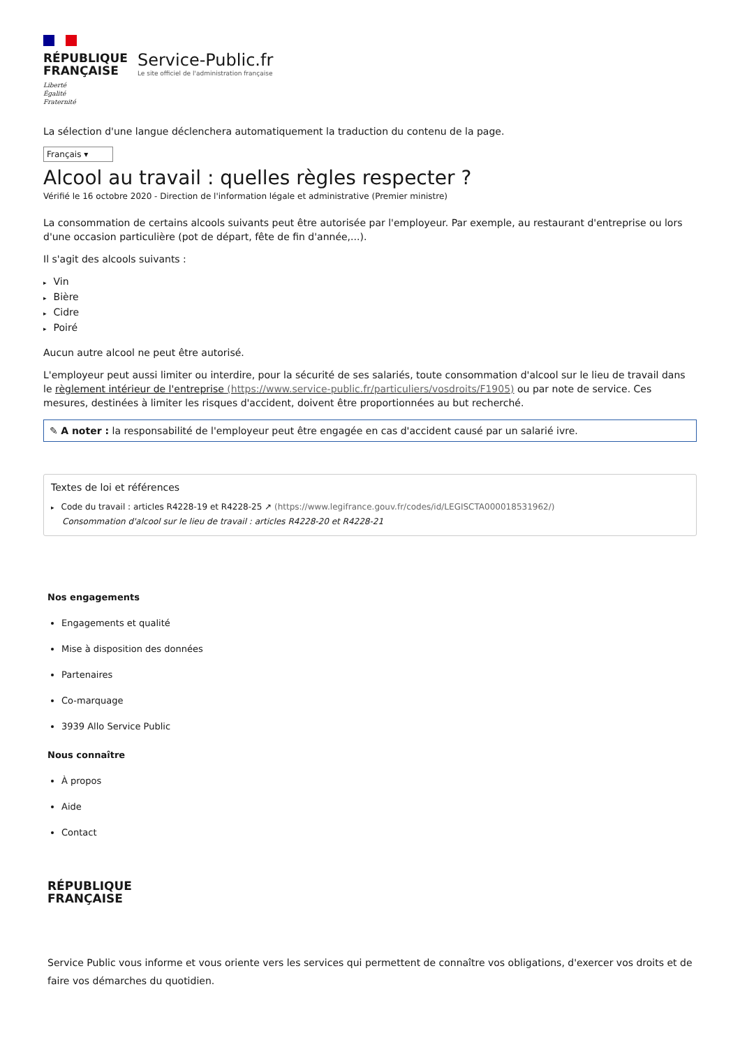RÉPUBLIQUE
FRANÇAISE
Liberté
Égalité
Fraternité
Service-Public.fr
Le site officiel de l'administration française
La sélection d'une langue déclenchera automatiquement la traduction du contenu de la page.
Français ▾
Alcool au travail : quelles règles respecter ?
Vérifié le 16 octobre 2020 - Direction de l'information légale et administrative (Premier ministre)
La consommation de certains alcools suivants peut être autorisée par l'employeur. Par exemple, au restaurant d'entreprise ou lors d'une occasion particulière (pot de départ, fête de fin d'année,...).
Il s'agit des alcools suivants :
Vin
Bière
Cidre
Poiré
Aucun autre alcool ne peut être autorisé.
L'employeur peut aussi limiter ou interdire, pour la sécurité de ses salariés, toute consommation d'alcool sur le lieu de travail dans le règlement intérieur de l'entreprise (https://www.service-public.fr/particuliers/vosdroits/F1905) ou par note de service. Ces mesures, destinées à limiter les risques d'accident, doivent être proportionnées au but recherché.
✎ A noter : la responsabilité de l'employeur peut être engagée en cas d'accident causé par un salarié ivre.
Textes de loi et références
Code du travail : articles R4228-19 et R4228-25 ↗ (https://www.legifrance.gouv.fr/codes/id/LEGISCTA000018531962/)
Consommation d'alcool sur le lieu de travail : articles R4228-20 et R4228-21
Nos engagements
Engagements et qualité
Mise à disposition des données
Partenaires
Co-marquage
3939 Allo Service Public
Nous connaître
À propos
Aide
Contact
RÉPUBLIQUE
FRANÇAISE
Service Public vous informe et vous oriente vers les services qui permettent de connaître vos obligations, d'exercer vos droits et de faire vos démarches du quotidien.